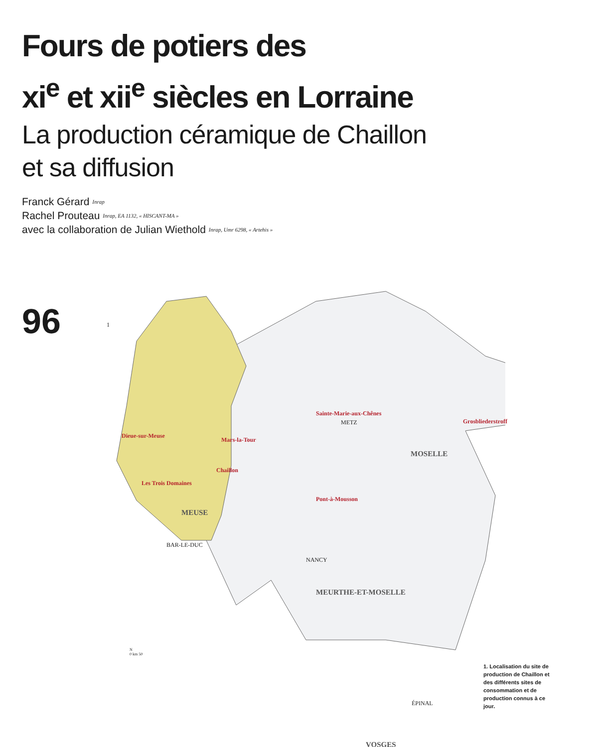Fours de potiers des
xi<sup>e</sup> et xii<sup>e</sup> siècles en Lorraine
La production céramique de Chaillon
et sa diffusion
Franck Gérard Inrap
Rachel Prouteau Inrap, EA 1132, « HISCANT-MA »
avec la collaboration de Julian Wiethold Inrap, Umr 6298, « Artehis »
96
1
Sainte-Marie-aux-Chênes
METZ Grosbliederstroff
Dieue-sur-Meuse
Mars-la-Tour
MOSELLE
Chaillon
Les Trois Domaines
Pont-à-Mousson
MEUSE
BAR-LE-DUC
NANCY
MEURTHE-ET-MOSELLE
ÉPINAL
VOSGES
N
0 km 50
1. Localisation du site de production de Chaillon et des différents sites de consommation et de production connus à ce jour.